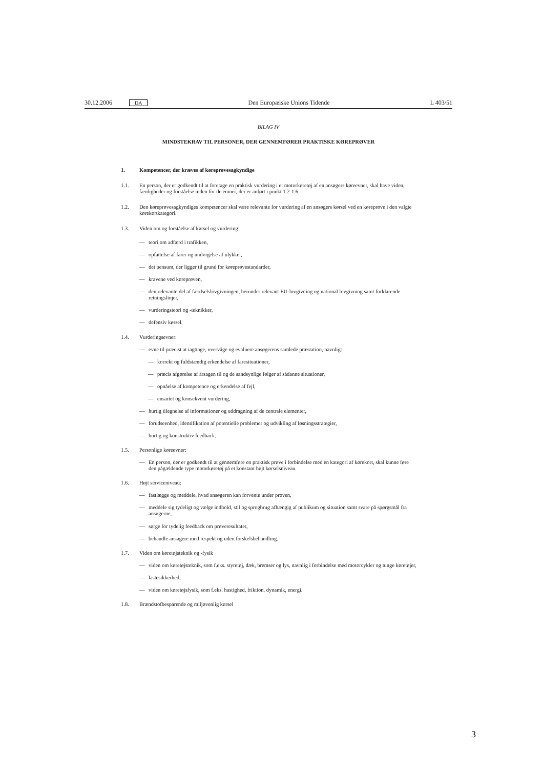30.12.2006 DA Den Europæiske Unions Tidende L 403/51
BILAG IV
MINDSTEKRAV TIL PERSONER, DER GENNEMFØRER PRAKTISKE KØREPRØVER
1. Kompetencer, der kræves af køreprøvesagkyndige
1.1. En person, der er godkendt til at foretage en praktisk vurdering i et motorkøretøj af en ansøgers køreevner, skal have viden, færdigheder og forståelse inden for de emner, der er anført i punkt 1.2-1.6.
1.2. Den køreprøvesagkyndiges kompetencer skal være relevante for vurdering af en ansøgers kørsel ved en køreprøve i den valgte kørekortkategori.
1.3. Viden om og forståelse af kørsel og vurdering:
— teori om adfærd i trafikken,
— opfattelse af farer og undvigelse af ulykker,
— det pensum, der ligger til grund for køreprøvestandarder,
— kravene ved køreprøven,
— den relevante del af færdselslovgivningen, herunder relevant EU-lovgivning og national lovgivning samt forklarende retningslinjer,
— vurderingsteori og -teknikker,
— defensiv kørsel.
1.4. Vurderingsevner:
— evne til præcist at iagttage, overvåge og evaluere ansøgerens samlede præstation, navnlig:
— korrekt og fuldstændig erkendelse af faresituationer,
— præcis afgørelse af årsagen til og de sandsynlige følger af sådanne situationer,
— opnåelse af kompetence og erkendelse af fejl,
— ensartet og konsekvent vurdering,
— hurtig tilegnelse af informationer og uddragning af de centrale elementer,
— forudseenhed, identifikation af potentielle problemer og udvikling af løsningsstrategier,
— hurtig og konstruktiv feedback.
1.5. Personlige køreevner:
— En person, der er godkendt til at gennemføre en praktisk prøve i forbindelse med en kategori af kørekort, skal kunne føre den pågældende type motorkøretøj på et konstant højt kørselsniveau.
1.6. Højt serviceniveau:
— fastlægge og meddele, hvad ansøgeren kan forvente under prøven,
— meddele sig tydeligt og vælge indhold, stil og sprogbrug afhængig af publikum og situation samt svare på spørgsmål fra ansøgerne,
— sørge for tydelig feedback om prøveresultatet,
— behandle ansøgere med respekt og uden forskelsbehandling.
1.7. Viden om køretøjsteknik og -fysik
— viden om køretøjsteknik, som f.eks. styretøj, dæk, bremser og lys, navnlig i forbindelse med motorcykler og tunge køretøjer,
— lastesikkerhed,
— viden om køretøjsfysik, som f.eks. hastighed, friktion, dynamik, energi.
1.8. Brændstofbesparende og miljøvenlig kørsel
3